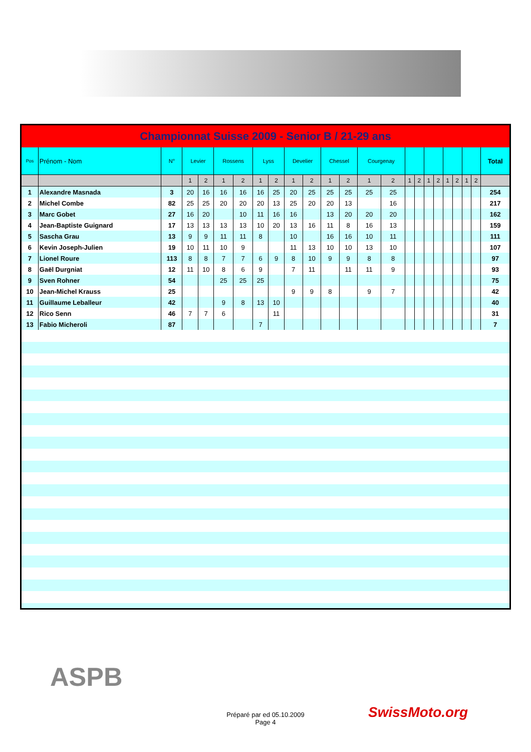| Championnat Suisse 2009 - Senior B / 21-29 ans | | | | | | | | | | | | | | | | | | | | | | | |
| --- | --- | --- | --- | --- | --- | --- | --- | --- | --- | --- | --- | --- | --- | --- | --- | --- | --- | --- | --- | --- | --- | --- | --- |
| Pos | Prénom - Nom | N° | Levier | | Rossens | | Lyss | | Develier | | Chessel | | Courgenay | | | | | | | | | | Total |
| | | | 1 | 2 | 1 | 2 | 1 | 2 | 1 | 2 | 1 | 2 | 1 | 2 | 1 | 2 | 1 | 2 | 1 | 2 | 1 | 2 | |
| 1 | Alexandre Masnada | 3 | 20 | 16 | 16 | 16 | 16 | 25 | 20 | 25 | 25 | 25 | 25 | 25 | | | | | | | | | 254 |
| 2 | Michel Combe | 82 | 25 | 25 | 20 | 20 | 20 | 13 | 25 | 20 | 20 | 13 | | 16 | | | | | | | | | 217 |
| 3 | Marc Gobet | 27 | 16 | 20 | | 10 | 11 | 16 | 16 | | 13 | 20 | 20 | 20 | | | | | | | | | 162 |
| 4 | Jean-Baptiste Guignard | 17 | 13 | 13 | 13 | 13 | 10 | 20 | 13 | 16 | 11 | 8 | 16 | 13 | | | | | | | | | 159 |
| 5 | Sascha Grau | 13 | 9 | 9 | 11 | 11 | 8 | | 10 | | 16 | 16 | 10 | 11 | | | | | | | | | 111 |
| 6 | Kevin Joseph-Julien | 19 | 10 | 11 | 10 | 9 | | | 11 | 13 | 10 | 10 | 13 | 10 | | | | | | | | | 107 |
| 7 | Lionel Roure | 113 | 8 | 8 | 7 | 7 | 6 | 9 | 8 | 10 | 9 | 9 | 8 | 8 | | | | | | | | | 97 |
| 8 | Gaël Durgniat | 12 | 11 | 10 | 8 | 6 | 9 | | 7 | 11 | | 11 | 11 | 9 | | | | | | | | | 93 |
| 9 | Sven Rohner | 54 | | | 25 | 25 | 25 | | | | | | | | | | | | | | | | 75 |
| 10 | Jean-Michel Krauss | 25 | | | | | | | 9 | 9 | 8 | | 9 | 7 | | | | | | | | | 42 |
| 11 | Guillaume Leballeur | 42 | | | 9 | 8 | 13 | 10 | | | | | | | | | | | | | | | 40 |
| 12 | Rico Senn | 46 | 7 | 7 | 6 | | | 11 | | | | | | | | | | | | | | | 31 |
| 13 | Fabio Micheroli | 87 | | | | | 7 | | | | | | | | | | | | | | | | 7 |
ASPB
Préparé par ed 05.10.2009
Page 4
SwissMoto.org